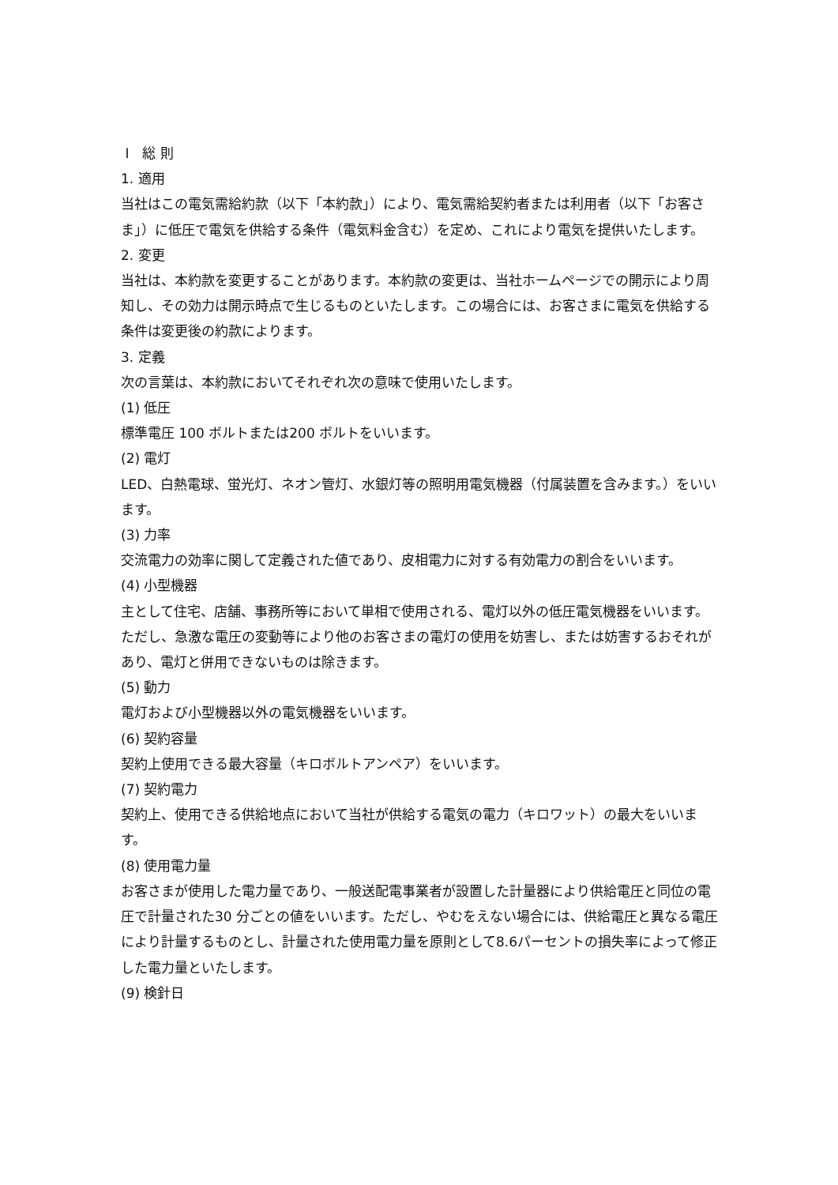Ⅰ　総 則
1. 適用
当社はこの電気需給約款（以下「本約款」）により、電気需給契約者または利用者（以下「お客さま」）に低圧で電気を供給する条件（電気料金含む）を定め、これにより電気を提供いたします。
2. 変更
当社は、本約款を変更することがあります。本約款の変更は、当社ホームページでの開示により周知し、その効力は開示時点で生じるものといたします。この場合には、お客さまに電気を供給する条件は変更後の約款によります。
3. 定義
次の言葉は、本約款においてそれぞれ次の意味で使用いたします。
(1) 低圧
標準電圧 100 ボルトまたは200 ボルトをいいます。
(2) 電灯
LED、白熱電球、蛍光灯、ネオン管灯、水銀灯等の照明用電気機器（付属装置を含みます。）をいいます。
(3) 力率
交流電力の効率に関して定義された値であり、皮相電力に対する有効電力の割合をいいます。
(4) 小型機器
主として住宅、店舗、事務所等において単相で使用される、電灯以外の低圧電気機器をいいます。ただし、急激な電圧の変動等により他のお客さまの電灯の使用を妨害し、または妨害するおそれがあり、電灯と併用できないものは除きます。
(5) 動力
電灯および小型機器以外の電気機器をいいます。
(6) 契約容量
契約上使用できる最大容量（キロボルトアンペア）をいいます。
(7) 契約電力
契約上、使用できる供給地点において当社が供給する電気の電力（キロワット）の最大をいいます。
(8) 使用電力量
お客さまが使用した電力量であり、一般送配電事業者が設置した計量器により供給電圧と同位の電圧で計量された30 分ごとの値をいいます。ただし、やむをえない場合には、供給電圧と異なる電圧により計量するものとし、計量された使用電力量を原則として8.6パーセントの損失率によって修正した電力量といたします。
(9) 検針日